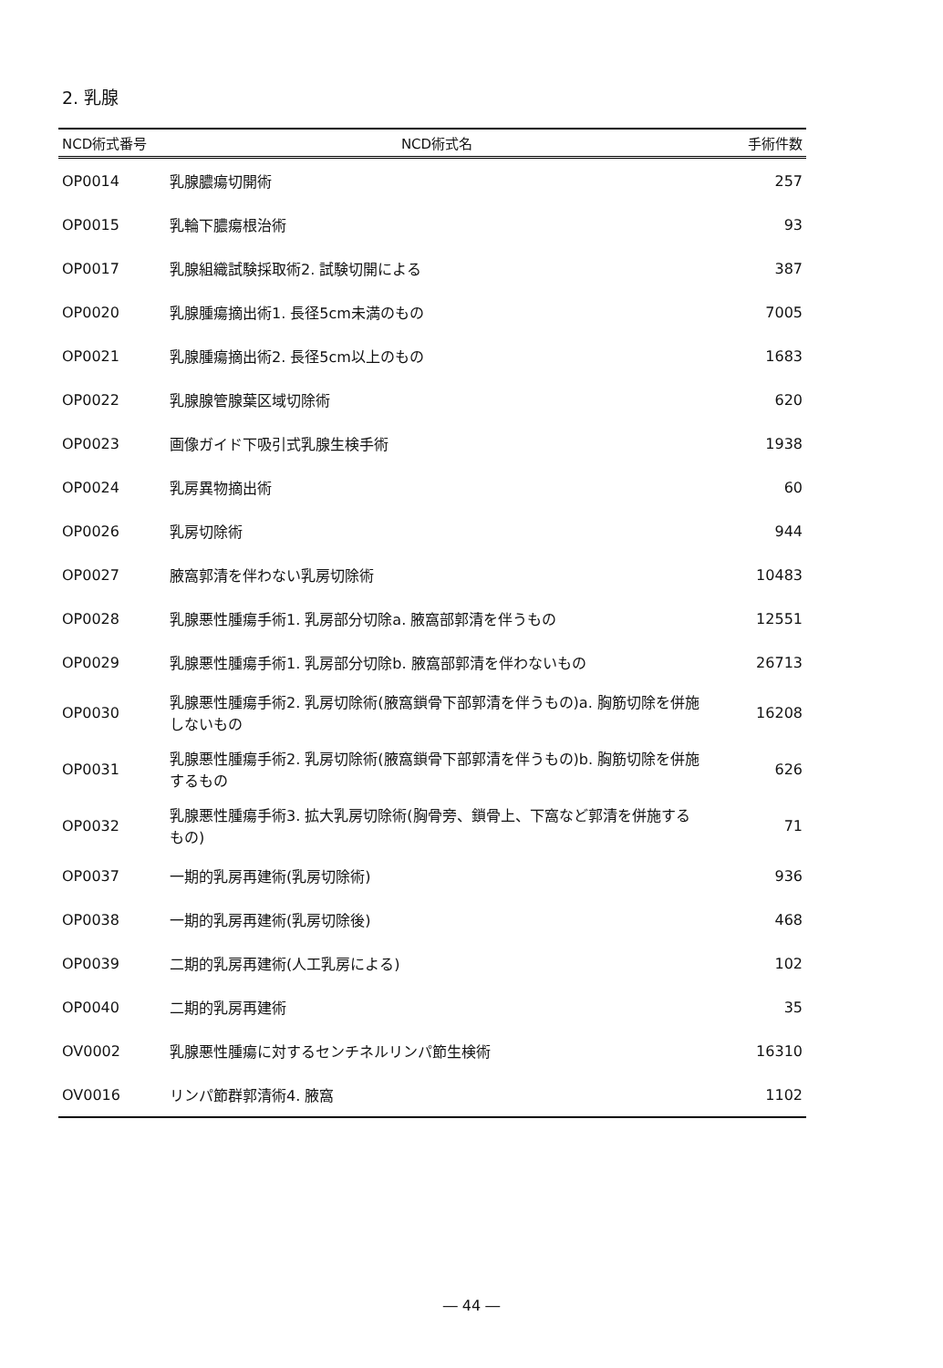2. 乳腺
| NCD術式番号 | NCD術式名 | 手術件数 |
| --- | --- | --- |
| OP0014 | 乳腺膿瘍切開術 | 257 |
| OP0015 | 乳輪下膿瘍根治術 | 93 |
| OP0017 | 乳腺組織試験採取術2. 試験切開による | 387 |
| OP0020 | 乳腺腫瘍摘出術1. 長径5cm未満のもの | 7005 |
| OP0021 | 乳腺腫瘍摘出術2. 長径5cm以上のもの | 1683 |
| OP0022 | 乳腺腺管腺葉区域切除術 | 620 |
| OP0023 | 画像ガイド下吸引式乳腺生検手術 | 1938 |
| OP0024 | 乳房異物摘出術 | 60 |
| OP0026 | 乳房切除術 | 944 |
| OP0027 | 腋窩郭清を伴わない乳房切除術 | 10483 |
| OP0028 | 乳腺悪性腫瘍手術1. 乳房部分切除a. 腋窩部郭清を伴うもの | 12551 |
| OP0029 | 乳腺悪性腫瘍手術1. 乳房部分切除b. 腋窩部郭清を伴わないもの | 26713 |
| OP0030 | 乳腺悪性腫瘍手術2. 乳房切除術(腋窩鎖骨下部郭清を伴うもの)a. 胸筋切除を併施しないもの | 16208 |
| OP0031 | 乳腺悪性腫瘍手術2. 乳房切除術(腋窩鎖骨下部郭清を伴うもの)b. 胸筋切除を併施するもの | 626 |
| OP0032 | 乳腺悪性腫瘍手術3. 拡大乳房切除術(胸骨旁、鎖骨上、下窩など郭清を併施するもの) | 71 |
| OP0037 | 一期的乳房再建術(乳房切除術) | 936 |
| OP0038 | 一期的乳房再建術(乳房切除後) | 468 |
| OP0039 | 二期的乳房再建術(人工乳房による) | 102 |
| OP0040 | 二期的乳房再建術 | 35 |
| OV0002 | 乳腺悪性腫瘍に対するセンチネルリンパ節生検術 | 16310 |
| OV0016 | リンパ節群郭清術4. 腋窩 | 1102 |
― 44 ―